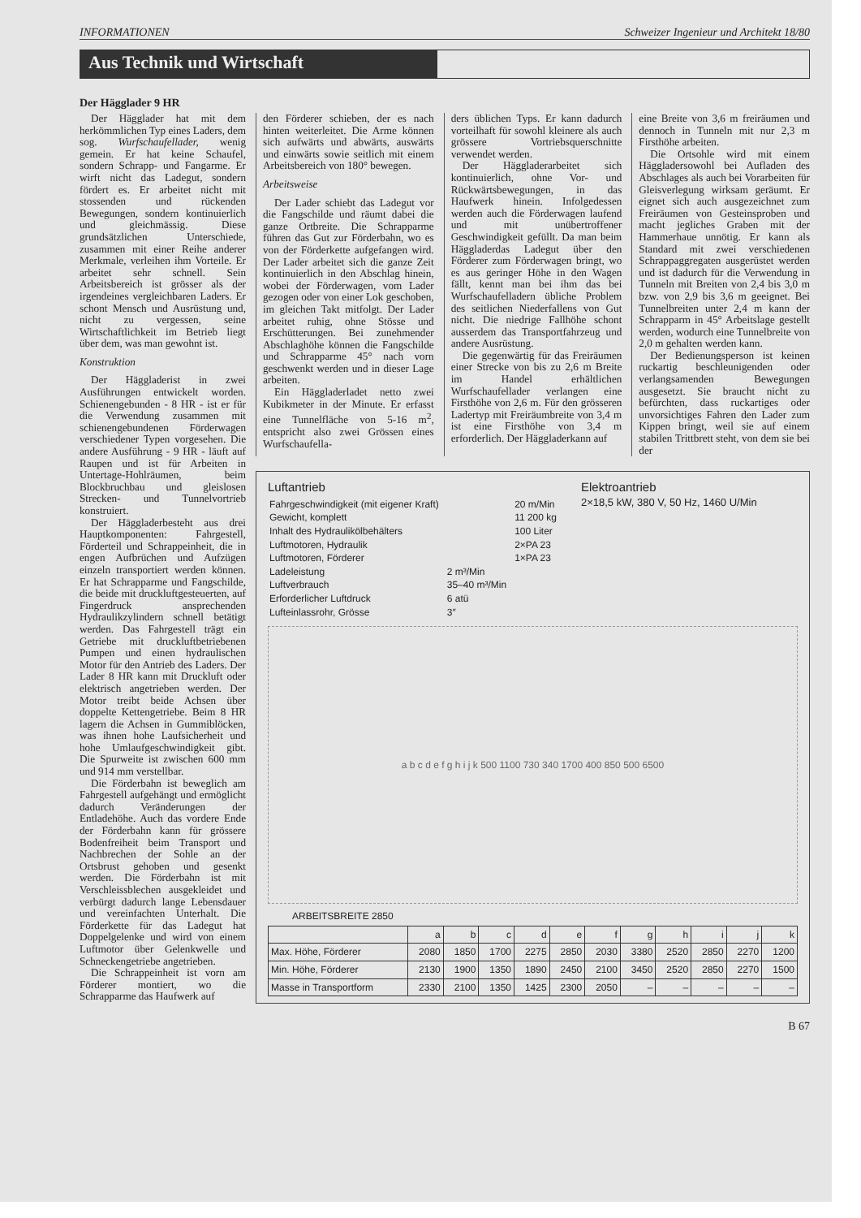INFORMATIONEN Schweizer Ingenieur und Architekt 18/80
Aus Technik und Wirtschaft
Der Hägglader 9 HR
Der Hägglader hat mit dem herkömmlichen Typ eines Laders, dem sog. Wurfschaufellader, wenig gemein. Er hat keine Schaufel, sondern Schrapp- und Fangarme. Er wirft nicht das Ladegut, sondern fördert es. Er arbeitet nicht mit stossenden und rückenden Bewegungen, sondern kontinuierlich und gleichmässig. Diese grundsätzlichen Unterschiede, zusammen mit einer Reihe anderer Merkmale, verleihen ihm Vorteile. Er arbeitet sehr schnell. Sein Arbeitsbereich ist grösser als der irgendeines vergleichbaren Laders. Er schont Mensch und Ausrüstung und, nicht zu vergessen, seine Wirtschaftlichkeit im Betrieb liegt über dem, was man gewohnt ist.
Konstruktion
Der Häggladerist in zwei Ausführungen entwickelt worden. Schienengebunden - 8 HR - ist er für die Verwendung zusammen mit schienengebundenen Förderwagen verschiedener Typen vorgesehen. Die andere Ausführung - 9 HR - läuft auf Raupen und ist für Arbeiten in Untertage-Hohlräumen, beim Blockbruchbau und gleislosen Strecken- und Tunnelvortrieb konstruiert.
Der Häggladerbesteht aus drei Hauptkomponenten: Fahrgestell, Förderteil und Schrappeinheit, die in engen Aufbrüchen und Aufzügen einzeln transportiert werden können. Er hat Schrapparme und Fangschilde, die beide mit druckluftgesteuerten, auf Fingerdruck ansprechenden Hydraulikzylindern schnell betätigt werden. Das Fahrgestell trägt ein Getriebe mit druckluftbetriebenen Pumpen und einen hydraulischen Motor für den Antrieb des Laders. Der Lader 8 HR kann mit Druckluft oder elektrisch angetrieben werden. Der Motor treibt beide Achsen über doppelte Kettengetriebe. Beim 8 HR lagern die Achsen in Gummiblöcken, was ihnen hohe Laufsicherheit und hohe Umlaufgeschwindigkeit gibt. Die Spurweite ist zwischen 600 mm und 914 mm verstellbar.
Die Förderbahn ist beweglich am Fahrgestell aufgehängt und ermöglicht dadurch Veränderungen der Entladehöhe. Auch das vordere Ende der Förderbahn kann für grössere Bodenfreiheit beim Transport und Nachbrechen der Sohle an der Ortsbrust gehoben und gesenkt werden. Die Förderbahn ist mit Verschleissblechen ausgekleidet und verbürgt dadurch lange Lebensdauer und vereinfachten Unterhalt. Die Förderkette für das Ladegut hat Doppelgelenke und wird von einem Luftmotor über Gelenkwelle und Schneckengetriebe angetrieben.
Die Schrappeinheit ist vorn am Förderer montiert, wo die Schrapparme das Haufwerk auf
den Förderer schieben, der es nach hinten weiterleitet. Die Arme können sich aufwärts und abwärts, auswärts und einwärts sowie seitlich mit einem Arbeitsbereich von 180° bewegen.
Arbeitsweise
Der Lader schiebt das Ladegut vor die Fangschilde und räumt dabei die ganze Ortbreite. Die Schrapparme führen das Gut zur Förderbahn, wo es von der Förderkette aufgefangen wird. Der Lader arbeitet sich die ganze Zeit kontinuierlich in den Abschlag hinein, wobei der Förderwagen, vom Lader gezogen oder von einer Lok geschoben, im gleichen Takt mitfolgt. Der Lader arbeitet ruhig, ohne Stösse und Erschütterungen. Bei zunehmender Abschlaghöhe können die Fangschilde und Schrapparme 45° nach vorn geschwenkt werden und in dieser Lage arbeiten.
Ein Häggladerladet netto zwei Kubikmeter in der Minute. Er erfasst eine Tunnelfläche von 5-16 m<sup>2</sup>, entspricht also zwei Grössen eines Wurfschaufella-
ders üblichen Typs. Er kann dadurch vorteilhaft für sowohl kleinere als auch grössere Vortriebsquerschnitte verwendet werden.
Der Häggladerarbeitet sich kontinuierlich, ohne Vor- und Rückwärtsbewegungen, in das Haufwerk hinein. Infolgedessen werden auch die Förderwagen laufend und mit unübertroffener Geschwindigkeit gefüllt. Da man beim Häggladerdas Ladegut über den Förderer zum Förderwagen bringt, wo es aus geringer Höhe in den Wagen fällt, kennt man bei ihm das bei Wurfschaufelladern übliche Problem des seitlichen Niederfallens von Gut nicht. Die niedrige Fallhöhe schont ausserdem das Transportfahrzeug und andere Ausrüstung.
Die gegenwärtig für das Freiräumen einer Strecke von bis zu 2,6 m Breite im Handel erhältlichen Wurfschaufellader verlangen eine Firsthöhe von 2,6 m. Für den grösseren Ladertyp mit Freiräumbreite von 3,4 m ist eine Firsthöhe von 3,4 m erforderlich. Der Häggladerkann auf
eine Breite von 3,6 m freiräumen und dennoch in Tunneln mit nur 2,3 m Firsthöhe arbeiten.
Die Ortsohle wird mit einem Häggladersowohl bei Aufladen des Abschlages als auch bei Vorarbeiten für Gleisverlegung wirksam geräumt. Er eignet sich auch ausgezeichnet zum Freiräumen von Gesteinsproben und macht jegliches Graben mit der Hammerhaue unnötig. Er kann als Standard mit zwei verschiedenen Schrappaggregaten ausgerüstet werden und ist dadurch für die Verwendung in Tunneln mit Breiten von 2,4 bis 3,0 m bzw. von 2,9 bis 3,6 m geeignet. Bei Tunnelbreiten unter 2,4 m kann der Schrapparm in 45° Arbeitslage gestellt werden, wodurch eine Tunnelbreite von 2,0 m gehalten werden kann.
Der Bedienungsperson ist keinen ruckartig beschleunigenden oder verlangsamenden Bewegungen ausgesetzt. Sie braucht nicht zu befürchten, dass ruckartiges oder unvorsichtiges Fahren den Lader zum Kippen bringt, weil sie auf einem stabilen Trittbrett steht, von dem sie bei der
Luftantrieb
| Fahrgeschwindigkeit (mit eigener Kraft) | | 20 m/Min |
| Gewicht, komplett | | 11 200 kg |
| Inhalt des Hydraulikölbehälters | | 100 Liter |
| Luftmotoren, Hydraulik | | 2×PA 23 |
| Luftmotoren, Förderer | | 1×PA 23 |
| Ladeleistung | 2 m³/Min | |
| Luftverbrauch | 35–40 m³/Min | |
| Erforderlicher Luftdruck | 6 atü | |
| Lufteinlassrohr, Grösse | 3″ | |
Elektroantrieb
2×18,5 kW, 380 V, 50 Hz, 1460 U/Min
a b c d e f g h i j k 500 1100 730 340 1700 400 850 500 6500
ARBEITSBREITE 2850
| | a | b | c | d | e | f | g | h | i | j | k |
| --- | --- | --- | --- | --- | --- | --- | --- | --- | --- | --- | --- |
| Max. Höhe, Förderer | 2080 | 1850 | 1700 | 2275 | 2850 | 2030 | 3380 | 2520 | 2850 | 2270 | 1200 |
| Min. Höhe, Förderer | 2130 | 1900 | 1350 | 1890 | 2450 | 2100 | 3450 | 2520 | 2850 | 2270 | 1500 |
| Masse in Transportform | 2330 | 2100 | 1350 | 1425 | 2300 | 2050 | – | – | – | – | – |
B 67